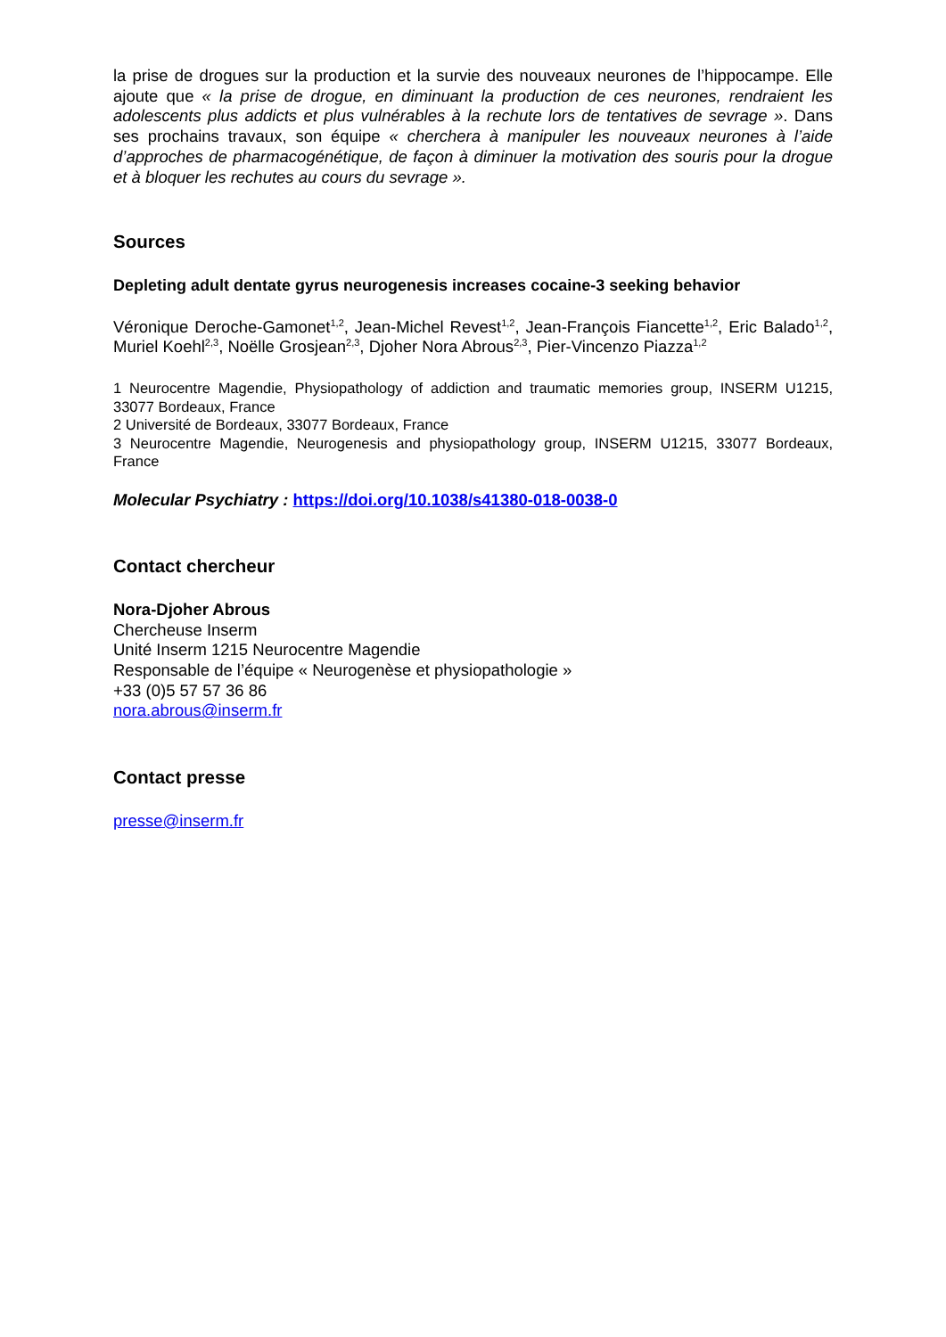la prise de drogues sur la production et la survie des nouveaux neurones de l’hippocampe. Elle ajoute que « la prise de drogue, en diminuant la production de ces neurones, rendraient les adolescents plus addicts et plus vulnérables à la rechute lors de tentatives de sevrage ». Dans ses prochains travaux, son équipe « cherchera à manipuler les nouveaux neurones à l’aide d’approches de pharmacogénétique, de façon à diminuer la motivation des souris pour la drogue et à bloquer les rechutes au cours du sevrage ».
Sources
Depleting adult dentate gyrus neurogenesis increases cocaine-3 seeking behavior
Véronique Deroche-Gamonet<sup>1,2</sup>, Jean-Michel Revest<sup>1,2</sup>, Jean-François Fiancette<sup>1,2</sup>, Eric Balado<sup>1,2</sup>, Muriel Koehl<sup>2,3</sup>, Noëlle Grosjean<sup>2,3</sup>, Djoher Nora Abrous<sup>2,3</sup>, Pier-Vincenzo Piazza<sup>1,2</sup>
1 Neurocentre Magendie, Physiopathology of addiction and traumatic memories group, INSERM U1215, 33077 Bordeaux, France
2 Université de Bordeaux, 33077 Bordeaux, France
3 Neurocentre Magendie, Neurogenesis and physiopathology group, INSERM U1215, 33077 Bordeaux, France
Molecular Psychiatry : https://doi.org/10.1038/s41380-018-0038-0
Contact chercheur
Nora-Djoher Abrous
Chercheuse Inserm
Unité Inserm 1215 Neurocentre Magendie
Responsable de l’équipe « Neurogenèse et physiopathologie »
+33 (0)5 57 57 36 86
nora.abrous@inserm.fr
Contact presse
presse@inserm.fr